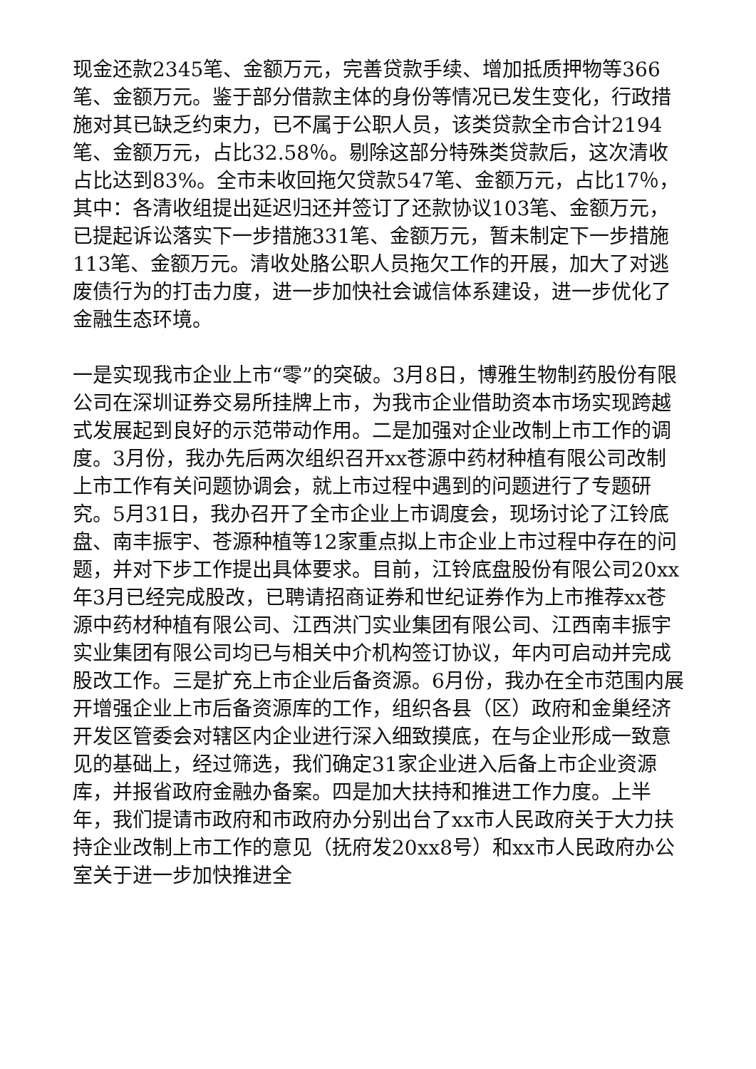现金还款2345笔、金额万元，完善贷款手续、增加抵质押物等366笔、金额万元。鉴于部分借款主体的身份等情况已发生变化，行政措施对其已缺乏约束力，已不属于公职人员，该类贷款全市合计2194笔、金额万元，占比32.58％。剔除这部分特殊类贷款后，这次清收占比达到83%。全市未收回拖欠贷款547笔、金额万元，占比17％，其中：各清收组提出延迟归还并签订了还款协议103笔、金额万元，已提起诉讼落实下一步措施331笔、金额万元，暂未制定下一步措施113笔、金额万元。清收处胳公职人员拖欠工作的开展，加大了对逃废债行为的打击力度，进一步加快社会诚信体系建设，进一步优化了金融生态环境。
一是实现我市企业上市“零”的突破。3月8日，博雅生物制药股份有限公司在深圳证券交易所挂牌上市，为我市企业借助资本市场实现跨越式发展起到良好的示范带动作用。二是加强对企业改制上市工作的调度。3月份，我办先后两次组织召开xx苍源中药材种植有限公司改制上市工作有关问题协调会，就上市过程中遇到的问题进行了专题研究。5月31日，我办召开了全市企业上市调度会，现场讨论了江铃底盘、南丰振宇、苍源种植等12家重点拟上市企业上市过程中存在的问题，并对下步工作提出具体要求。目前，江铃底盘股份有限公司20xx年3月已经完成股改，已聘请招商证券和世纪证券作为上市推荐xx苍源中药材种植有限公司、江西洪门实业集团有限公司、江西南丰振宇实业集团有限公司均已与相关中介机构签订协议，年内可启动并完成股改工作。三是扩充上市企业后备资源。6月份，我办在全市范围内展开增强企业上市后备资源库的工作，组织各县（区）政府和金巢经济开发区管委会对辖区内企业进行深入细致摸底，在与企业形成一致意见的基础上，经过筛选，我们确定31家企业进入后备上市企业资源库，并报省政府金融办备案。四是加大扶持和推进工作力度。上半年，我们提请市政府和市政府办分别出台了xx市人民政府关于大力扶持企业改制上市工作的意见（抚府发20xx8号）和xx市人民政府办公室关于进一步加快推进全